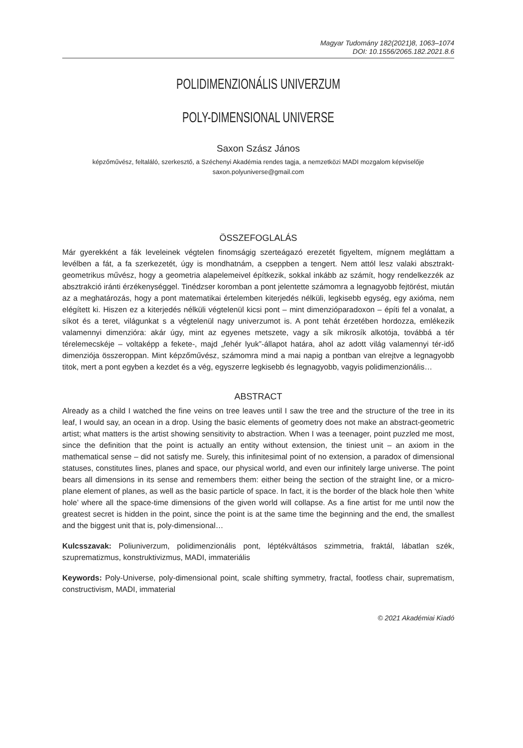Magyar Tudomány 182(2021)8, 1063–1074
DOI: 10.1556/2065.182.2021.8.6
POLIDIMENZIONÁLIS UNIVERZUM
POLY-DIMENSIONAL UNIVERSE
Saxon Szász János
képzőművész, feltaláló, szerkesztő, a Széchenyi Akadémia rendes tagja, a nemzetközi MADI mozgalom képviselője
saxon.polyuniverse@gmail.com
ÖSSZEFOGLALÁS
Már gyerekként a fák leveleinek végtelen finomságig szerteágazó erezetét figyeltem, mígnem megláttam a levélben a fát, a fa szerkezetét, úgy is mondhatnám, a cseppben a tengert. Nem attól lesz valaki absztrakt-geometrikus művész, hogy a geometria alapelemeivel építkezik, sokkal inkább az számít, hogy rendelkezzék az absztrakció iránti érzékenységgel. Tinédzser koromban a pont jelentette számomra a legnagyobb fejtörést, miután az a meghatározás, hogy a pont matematikai értelemben kiterjedés nélküli, legkisebb egység, egy axióma, nem elégített ki. Hiszen ez a kiterjedés nélküli végtelenül kicsi pont – mint dimenzióparadoxon – építi fel a vonalat, a síkot és a teret, világunkat s a végtelenül nagy univerzumot is. A pont tehát érzetében hordozza, emlékezik valamennyi dimenzióra: akár úgy, mint az egyenes metszete, vagy a sík mikrosík alkotója, továbbá a tér térelemecskéje – voltaképp a fekete-, majd „fehér lyuk”-állapot határa, ahol az adott világ valamennyi tér-idő dimenziója összeroppan. Mint képzőművész, számomra mind a mai napig a pontban van elrejtve a legnagyobb titok, mert a pont egyben a kezdet és a vég, egyszerre legkisebb és legnagyobb, vagyis polidimenzionális…
ABSTRACT
Already as a child I watched the fine veins on tree leaves until I saw the tree and the structure of the tree in its leaf, I would say, an ocean in a drop. Using the basic elements of geometry does not make an abstract-geometric artist; what matters is the artist showing sensitivity to abstraction. When I was a teenager, point puzzled me most, since the definition that the point is actually an entity without extension, the tiniest unit – an axiom in the mathematical sense – did not satisfy me. Surely, this infinitesimal point of no extension, a paradox of dimensional statuses, constitutes lines, planes and space, our physical world, and even our infinitely large universe. The point bears all dimensions in its sense and remembers them: either being the section of the straight line, or a micro-plane element of planes, as well as the basic particle of space. In fact, it is the border of the black hole then ‘white hole’ where all the space-time dimensions of the given world will collapse. As a fine artist for me until now the greatest secret is hidden in the point, since the point is at the same time the beginning and the end, the smallest and the biggest unit that is, poly-dimensional…
Kulcsszavak: Poliuniverzum, polidimenzionális pont, léptékváltásos szimmetria, fraktál, lábatlan szék, szuprematizmus, konstruktivizmus, MADI, immateriális
Keywords: Poly-Universe, poly-dimensional point, scale shifting symmetry, fractal, footless chair, suprematism, constructivism, MADI, immaterial
© 2021 Akadémiai Kiadó